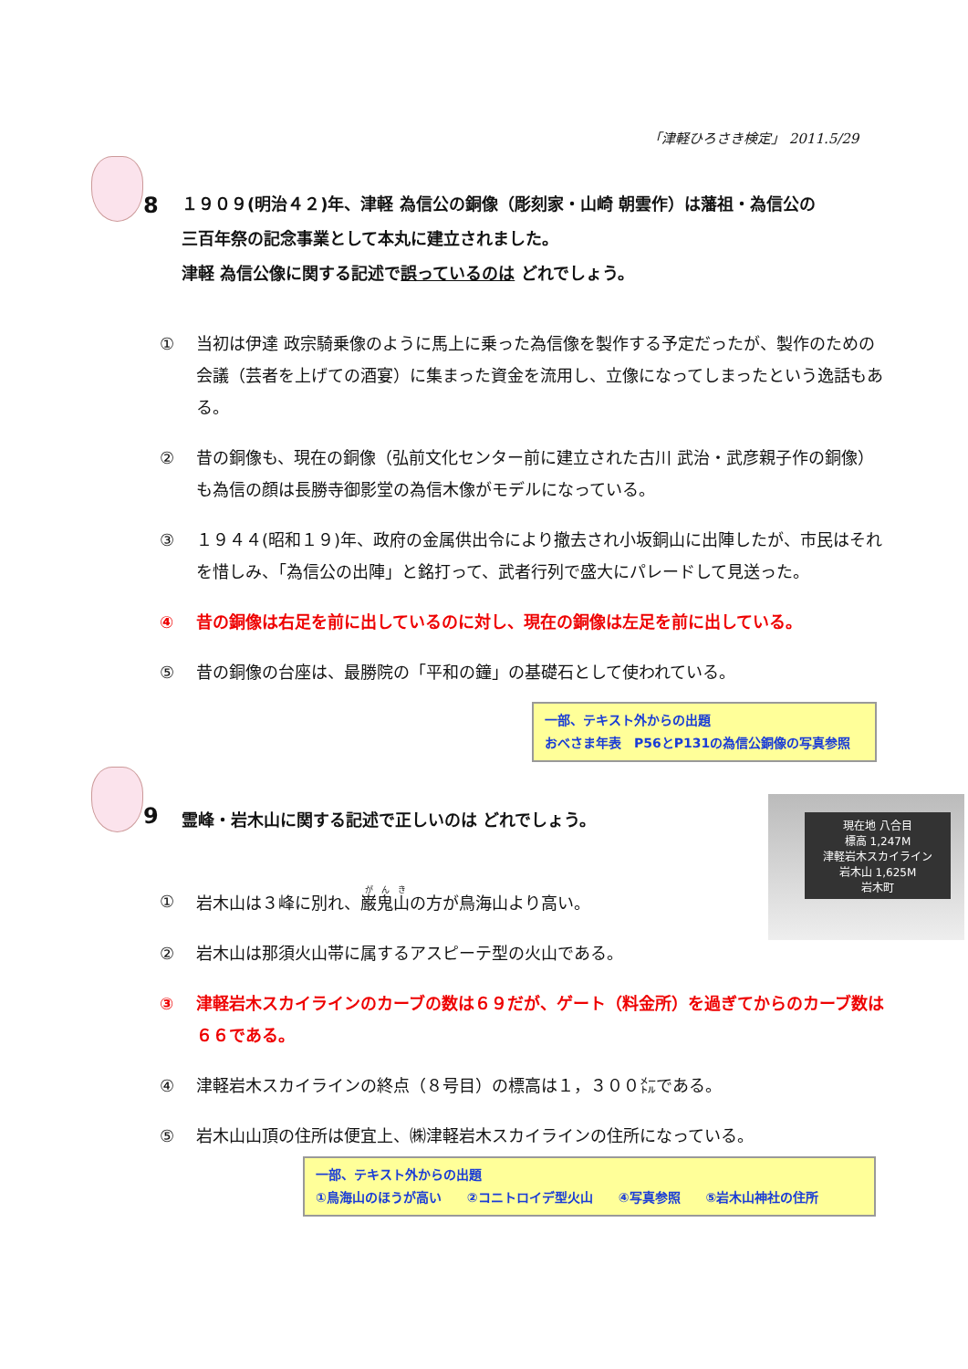「津軽ひろさき検定」 2011.5/29
8
１９０９(明治４２)年、津軽 為信公の銅像（彫刻家・山崎 朝雲作）は藩祖・為信公の
三百年祭の記念事業として本丸に建立されました。
津軽 為信公像に関する記述で誤っているのは どれでしょう。
① 当初は伊達 政宗騎乗像のように馬上に乗った為信像を製作する予定だったが、製作のための会議（芸者を上げての酒宴）に集まった資金を流用し、立像になってしまったという逸話もある。
② 昔の銅像も、現在の銅像（弘前文化センター前に建立された古川 武治・武彦親子作の銅像）も為信の顔は長勝寺御影堂の為信木像がモデルになっている。
③ １９４４(昭和１９)年、政府の金属供出令により撤去され小坂銅山に出陣したが、市民はそれを惜しみ、「為信公の出陣」と銘打って、武者行列で盛大にパレードして見送った。
④ 昔の銅像は右足を前に出しているのに対し、現在の銅像は左足を前に出している。
⑤ 昔の銅像の台座は、最勝院の「平和の鐘」の基礎石として使われている。
一部、テキスト外からの出題
おべさま年表　P56とP131の為信公銅像の写真参照
9
霊峰・岩木山に関する記述で正しいのは どれでしょう。
現在地 八合目
標高 1,247M
津軽岩木スカイライン
岩木山 1,625M
岩木町
① 岩木山は３峰に別れ、巌鬼山の方が鳥海山より高い。
② 岩木山は那須火山帯に属するアスピーテ型の火山である。
③ 津軽岩木スカイラインのカーブの数は６９だが、ゲート（料金所）を過ぎてからのカーブ数は６６である。
④ 津軽岩木スカイラインの終点（８号目）の標高は１，３００㍍である。
⑤ 岩木山山頂の住所は便宜上、㈱津軽岩木スカイラインの住所になっている。
一部、テキスト外からの出題
①鳥海山のほうが高い　　②コニトロイデ型火山　　④写真参照　　⑤岩木山神社の住所